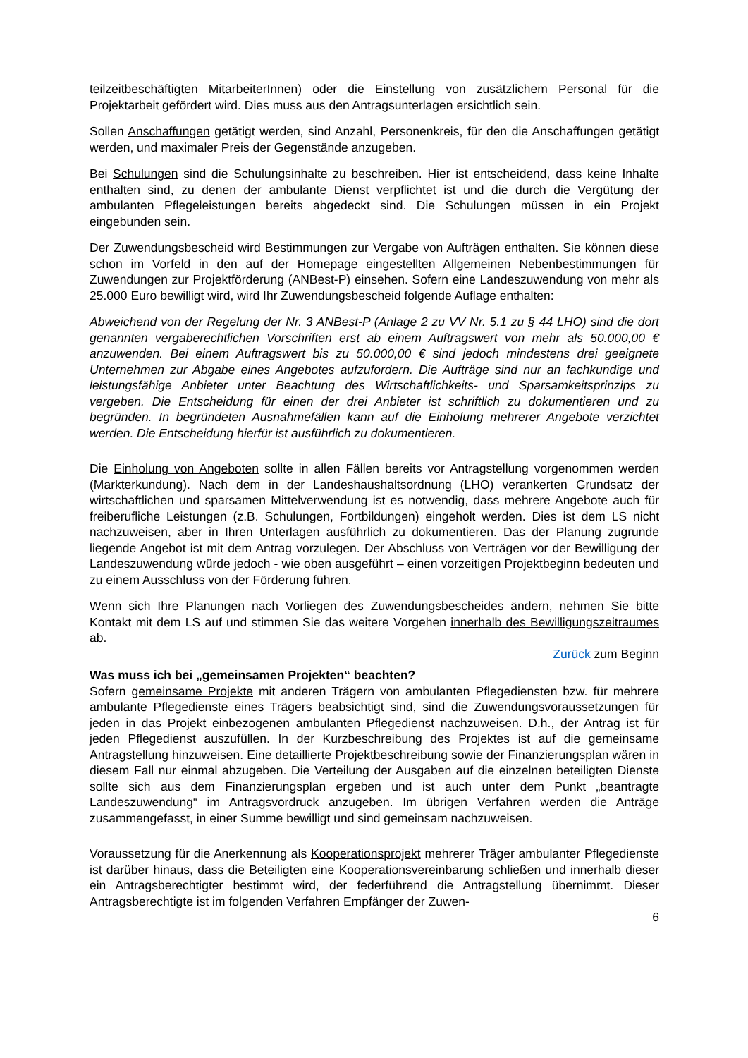teilzeitbeschäftigten MitarbeiterInnen) oder die Einstellung von zusätzlichem Personal für die Projektarbeit gefördert wird. Dies muss aus den Antragsunterlagen ersichtlich sein.
Sollen Anschaffungen getätigt werden, sind Anzahl, Personenkreis, für den die Anschaffungen getätigt werden, und maximaler Preis der Gegenstände anzugeben.
Bei Schulungen sind die Schulungsinhalte zu beschreiben. Hier ist entscheidend, dass keine Inhalte enthalten sind, zu denen der ambulante Dienst verpflichtet ist und die durch die Vergütung der ambulanten Pflegeleistungen bereits abgedeckt sind. Die Schulungen müssen in ein Projekt eingebunden sein.
Der Zuwendungsbescheid wird Bestimmungen zur Vergabe von Aufträgen enthalten. Sie können diese schon im Vorfeld in den auf der Homepage eingestellten Allgemeinen Nebenbestimmungen für Zuwendungen zur Projektförderung (ANBest-P) einsehen. Sofern eine Landeszuwendung von mehr als 25.000 Euro bewilligt wird, wird Ihr Zuwendungsbescheid folgende Auflage enthalten:
Abweichend von der Regelung der Nr. 3 ANBest-P (Anlage 2 zu VV Nr. 5.1 zu § 44 LHO) sind die dort genannten vergaberechtlichen Vorschriften erst ab einem Auftragswert von mehr als 50.000,00 € anzuwenden. Bei einem Auftragswert bis zu 50.000,00 € sind jedoch mindestens drei geeignete Unternehmen zur Abgabe eines Angebotes aufzufordern. Die Aufträge sind nur an fachkundige und leistungsfähige Anbieter unter Beachtung des Wirtschaftlichkeits- und Sparsamkeitsprinzips zu vergeben. Die Entscheidung für einen der drei Anbieter ist schriftlich zu dokumentieren und zu begründen. In begründeten Ausnahmefällen kann auf die Einholung mehrerer Angebote verzichtet werden. Die Entscheidung hierfür ist ausführlich zu dokumentieren.
Die Einholung von Angeboten sollte in allen Fällen bereits vor Antragstellung vorgenommen werden (Markterkundung). Nach dem in der Landeshaushaltsordnung (LHO) verankerten Grundsatz der wirtschaftlichen und sparsamen Mittelverwendung ist es notwendig, dass mehrere Angebote auch für freiberufliche Leistungen (z.B. Schulungen, Fortbildungen) eingeholt werden. Dies ist dem LS nicht nachzuweisen, aber in Ihren Unterlagen ausführlich zu dokumentieren. Das der Planung zugrunde liegende Angebot ist mit dem Antrag vorzulegen. Der Abschluss von Verträgen vor der Bewilligung der Landeszuwendung würde jedoch - wie oben ausgeführt – einen vorzeitigen Projektbeginn bedeuten und zu einem Ausschluss von der Förderung führen.
Wenn sich Ihre Planungen nach Vorliegen des Zuwendungsbescheides ändern, nehmen Sie bitte Kontakt mit dem LS auf und stimmen Sie das weitere Vorgehen innerhalb des Bewilligungszeitraumes ab.
Zurück zum Beginn
Was muss ich bei „gemeinsamen Projekten“ beachten?
Sofern gemeinsame Projekte mit anderen Trägern von ambulanten Pflegediensten bzw. für mehrere ambulante Pflegedienste eines Trägers beabsichtigt sind, sind die Zuwendungsvoraussetzungen für jeden in das Projekt einbezogenen ambulanten Pflegedienst nachzuweisen. D.h., der Antrag ist für jeden Pflegedienst auszufüllen. In der Kurzbeschreibung des Projektes ist auf die gemeinsame Antragstellung hinzuweisen. Eine detaillierte Projektbeschreibung sowie der Finanzierungsplan wären in diesem Fall nur einmal abzugeben. Die Verteilung der Ausgaben auf die einzelnen beteiligten Dienste sollte sich aus dem Finanzierungsplan ergeben und ist auch unter dem Punkt „beantragte Landeszuwendung“ im Antragsvordruck anzugeben. Im übrigen Verfahren werden die Anträge zusammengefasst, in einer Summe bewilligt und sind gemeinsam nachzuweisen.
Voraussetzung für die Anerkennung als Kooperationsprojekt mehrerer Träger ambulanter Pflegedienste ist darüber hinaus, dass die Beteiligten eine Kooperationsvereinbarung schließen und innerhalb dieser ein Antragsberechtigter bestimmt wird, der federführend die Antragstellung übernimmt. Dieser Antragsberechtigte ist im folgenden Verfahren Empfänger der Zuwen-
6